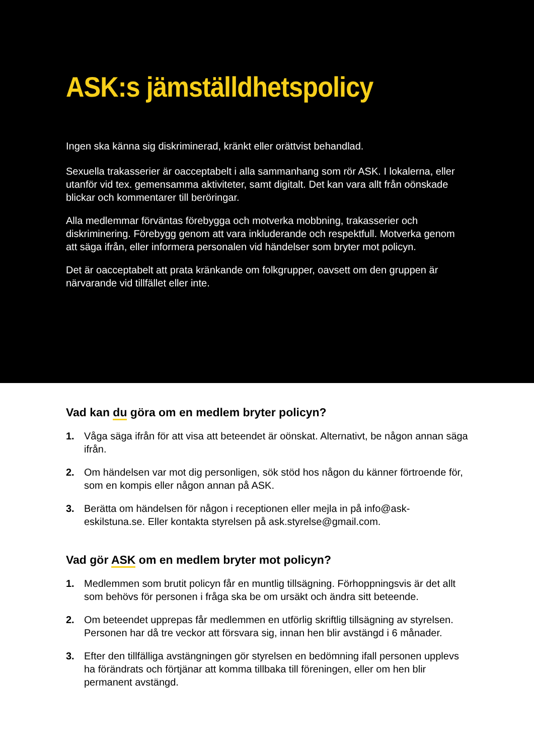ASK:s jämställdhetspolicy
Ingen ska känna sig diskriminerad, kränkt eller orättvist behandlad.
Sexuella trakasserier är oacceptabelt i alla sammanhang som rör ASK. I lokalerna, eller utanför vid tex. gemensamma aktiviteter, samt digitalt. Det kan vara allt från oönskade blickar och kommentarer till beröringar.
Alla medlemmar förväntas förebygga och motverka mobbning, trakasserier och diskriminering. Förebygg genom att vara inkluderande och respektfull. Motverka genom att säga ifrån, eller informera personalen vid händelser som bryter mot policyn.
Det är oacceptabelt att prata kränkande om folkgrupper, oavsett om den gruppen är närvarande vid tillfället eller inte.
Vad kan du göra om en medlem bryter policyn?
1. Våga säga ifrån för att visa att beteendet är oönskat. Alternativt, be någon annan säga ifrån.
2. Om händelsen var mot dig personligen, sök stöd hos någon du känner förtroende för, som en kompis eller någon annan på ASK.
3. Berätta om händelsen för någon i receptionen eller mejla in på info@ask-eskilstuna.se. Eller kontakta styrelsen på ask.styrelse@gmail.com.
Vad gör ASK om en medlem bryter mot policyn?
1. Medlemmen som brutit policyn får en muntlig tillsägning. Förhoppningsvis är det allt som behövs för personen i fråga ska be om ursäkt och ändra sitt beteende.
2. Om beteendet upprepas får medlemmen en utförlig skriftlig tillsägning av styrelsen. Personen har då tre veckor att försvara sig, innan hen blir avstängd i 6 månader.
3. Efter den tillfälliga avstängningen gör styrelsen en bedömning ifall personen upplevs ha förändrats och förtjänar att komma tillbaka till föreningen, eller om hen blir permanent avstängd.